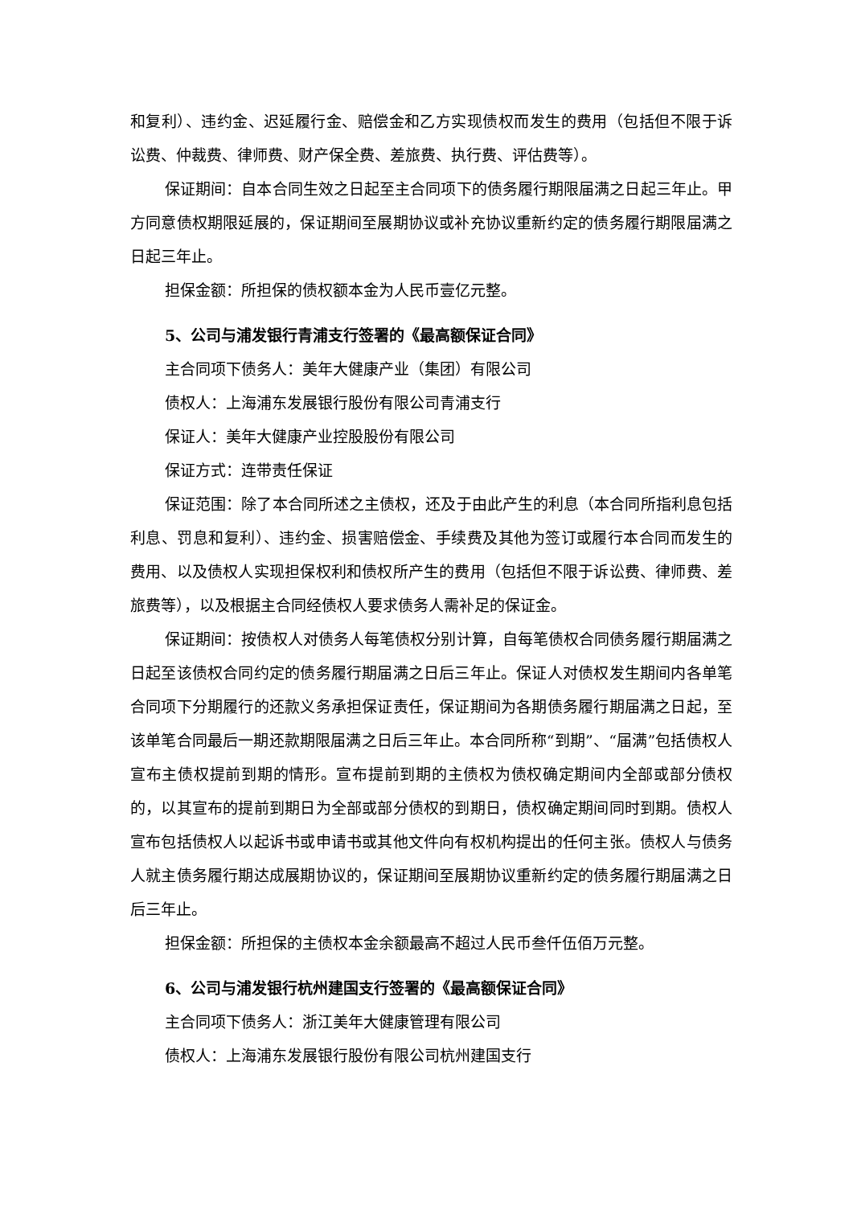和复利）、违约金、迟延履行金、赔偿金和乙方实现债权而发生的费用（包括但不限于诉讼费、仲裁费、律师费、财产保全费、差旅费、执行费、评估费等）。
保证期间：自本合同生效之日起至主合同项下的债务履行期限届满之日起三年止。甲方同意债权期限延展的，保证期间至展期协议或补充协议重新约定的债务履行期限届满之日起三年止。
担保金额：所担保的债权额本金为人民币壹亿元整。
5、公司与浦发银行青浦支行签署的《最高额保证合同》
主合同项下债务人：美年大健康产业（集团）有限公司
债权人：上海浦东发展银行股份有限公司青浦支行
保证人：美年大健康产业控股股份有限公司
保证方式：连带责任保证
保证范围：除了本合同所述之主债权，还及于由此产生的利息（本合同所指利息包括利息、罚息和复利）、违约金、损害赔偿金、手续费及其他为签订或履行本合同而发生的费用、以及债权人实现担保权利和债权所产生的费用（包括但不限于诉讼费、律师费、差旅费等），以及根据主合同经债权人要求债务人需补足的保证金。
保证期间：按债权人对债务人每笔债权分别计算，自每笔债权合同债务履行期届满之日起至该债权合同约定的债务履行期届满之日后三年止。保证人对债权发生期间内各单笔合同项下分期履行的还款义务承担保证责任，保证期间为各期债务履行期届满之日起，至该单笔合同最后一期还款期限届满之日后三年止。本合同所称“到期”、“届满”包括债权人宣布主债权提前到期的情形。宣布提前到期的主债权为债权确定期间内全部或部分债权的，以其宣布的提前到期日为全部或部分债权的到期日，债权确定期间同时到期。债权人宣布包括债权人以起诉书或申请书或其他文件向有权机构提出的任何主张。债权人与债务人就主债务履行期达成展期协议的，保证期间至展期协议重新约定的债务履行期届满之日后三年止。
担保金额：所担保的主债权本金余额最高不超过人民币叁仟伍佰万元整。
6、公司与浦发银行杭州建国支行签署的《最高额保证合同》
主合同项下债务人：浙江美年大健康管理有限公司
债权人：上海浦东发展银行股份有限公司杭州建国支行